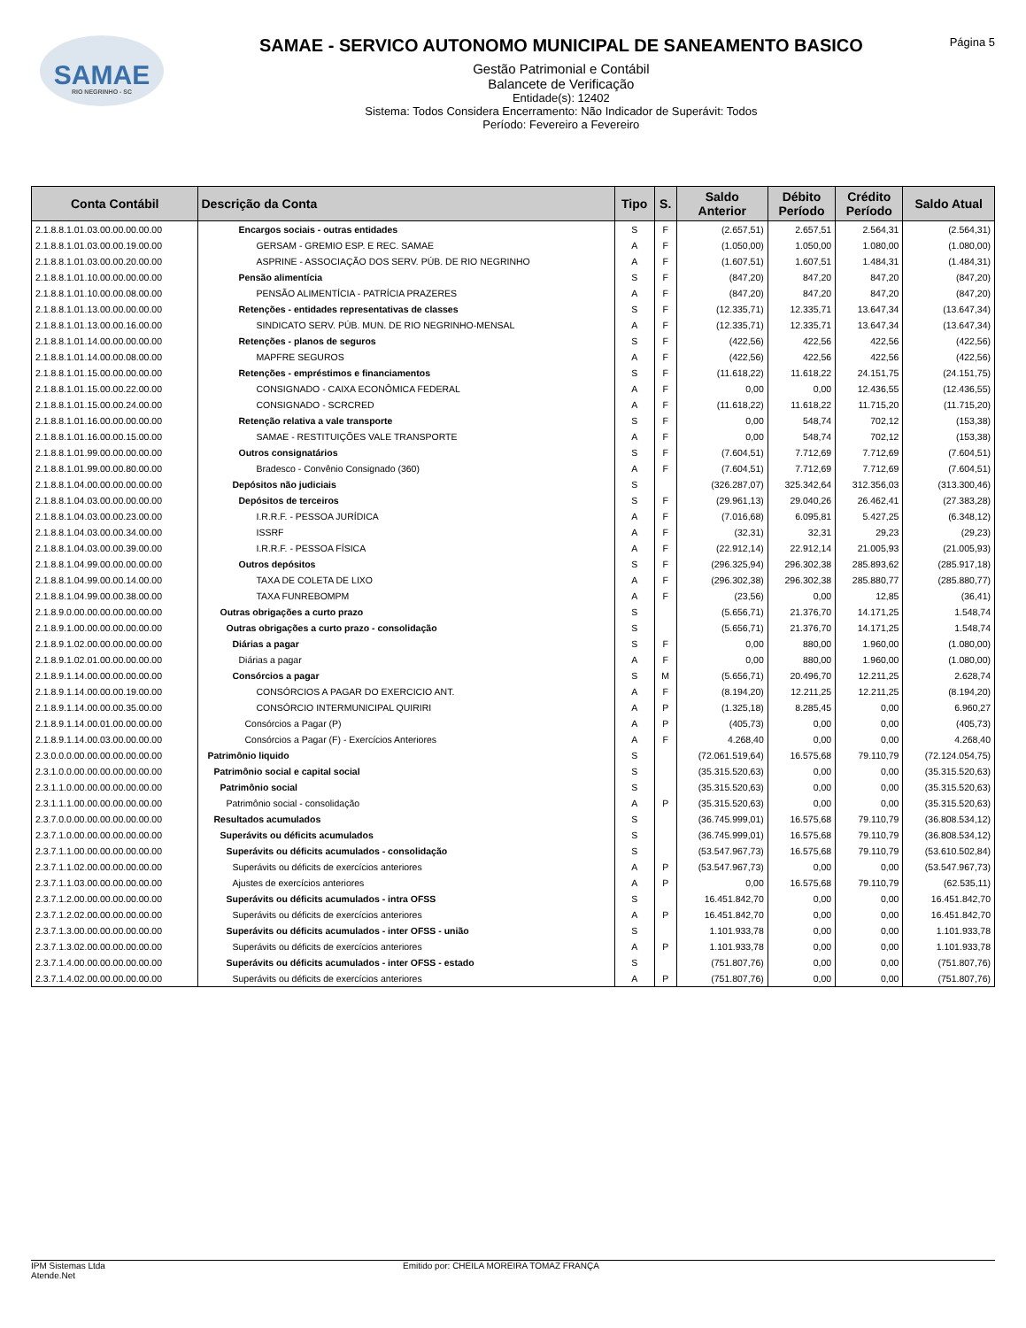SAMAE
RIO NEGRINHO - SC
SAMAE - SERVICO AUTONOMO MUNICIPAL DE SANEAMENTO BASICO
Gestão Patrimonial e Contábil
Balancete de Verificação
Entidade(s): 12402
Sistema: Todos Considera Encerramento: Não Indicador de Superávit: Todos
Período: Fevereiro a Fevereiro
Página 5
| Conta Contábil | Descrição da Conta | Tipo | S. | Saldo Anterior | Débito Período | Crédito Período | Saldo Atual |
| --- | --- | --- | --- | --- | --- | --- | --- |
| 2.1.8.8.1.01.03.00.00.00.00.00 | Encargos sociais - outras entidades | S | F | (2.657,51) | 2.657,51 | 2.564,31 | (2.564,31) |
| 2.1.8.8.1.01.03.00.00.19.00.00 | GERSAM - GREMIO ESP. E REC. SAMAE | A | F | (1.050,00) | 1.050,00 | 1.080,00 | (1.080,00) |
| 2.1.8.8.1.01.03.00.00.20.00.00 | ASPRINE - ASSOCIAÇÃO DOS SERV. PÚB. DE RIO NEGRINHO | A | F | (1.607,51) | 1.607,51 | 1.484,31 | (1.484,31) |
| 2.1.8.8.1.01.10.00.00.00.00.00 | Pensão alimentícia | S | F | (847,20) | 847,20 | 847,20 | (847,20) |
| 2.1.8.8.1.01.10.00.00.08.00.00 | PENSÃO ALIMENTÍCIA - PATRÍCIA PRAZERES | A | F | (847,20) | 847,20 | 847,20 | (847,20) |
| 2.1.8.8.1.01.13.00.00.00.00.00 | Retenções - entidades representativas de classes | S | F | (12.335,71) | 12.335,71 | 13.647,34 | (13.647,34) |
| 2.1.8.8.1.01.13.00.00.16.00.00 | SINDICATO SERV. PÚB. MUN. DE RIO NEGRINHO-MENSAL | A | F | (12.335,71) | 12.335,71 | 13.647,34 | (13.647,34) |
| 2.1.8.8.1.01.14.00.00.00.00.00 | Retenções - planos de seguros | S | F | (422,56) | 422,56 | 422,56 | (422,56) |
| 2.1.8.8.1.01.14.00.00.08.00.00 | MAPFRE SEGUROS | A | F | (422,56) | 422,56 | 422,56 | (422,56) |
| 2.1.8.8.1.01.15.00.00.00.00.00 | Retenções - empréstimos e financiamentos | S | F | (11.618,22) | 11.618,22 | 24.151,75 | (24.151,75) |
| 2.1.8.8.1.01.15.00.00.22.00.00 | CONSIGNADO - CAIXA ECONÔMICA FEDERAL | A | F | 0,00 | 0,00 | 12.436,55 | (12.436,55) |
| 2.1.8.8.1.01.15.00.00.24.00.00 | CONSIGNADO - SCRCRED | A | F | (11.618,22) | 11.618,22 | 11.715,20 | (11.715,20) |
| 2.1.8.8.1.01.16.00.00.00.00.00 | Retenção relativa a vale transporte | S | F | 0,00 | 548,74 | 702,12 | (153,38) |
| 2.1.8.8.1.01.16.00.00.15.00.00 | SAMAE - RESTITUIÇÕES VALE TRANSPORTE | A | F | 0,00 | 548,74 | 702,12 | (153,38) |
| 2.1.8.8.1.01.99.00.00.00.00.00 | Outros consignatários | S | F | (7.604,51) | 7.712,69 | 7.712,69 | (7.604,51) |
| 2.1.8.8.1.01.99.00.00.80.00.00 | Bradesco - Convênio Consignado (360) | A | F | (7.604,51) | 7.712,69 | 7.712,69 | (7.604,51) |
| 2.1.8.8.1.04.00.00.00.00.00.00 | Depósitos não judiciais | S | | (326.287,07) | 325.342,64 | 312.356,03 | (313.300,46) |
| 2.1.8.8.1.04.03.00.00.00.00.00 | Depósitos de terceiros | S | F | (29.961,13) | 29.040,26 | 26.462,41 | (27.383,28) |
| 2.1.8.8.1.04.03.00.00.23.00.00 | I.R.R.F. - PESSOA JURÍDICA | A | F | (7.016,68) | 6.095,81 | 5.427,25 | (6.348,12) |
| 2.1.8.8.1.04.03.00.00.34.00.00 | ISSRF | A | F | (32,31) | 32,31 | 29,23 | (29,23) |
| 2.1.8.8.1.04.03.00.00.39.00.00 | I.R.R.F. - PESSOA FÍSICA | A | F | (22.912,14) | 22.912,14 | 21.005,93 | (21.005,93) |
| 2.1.8.8.1.04.99.00.00.00.00.00 | Outros depósitos | S | F | (296.325,94) | 296.302,38 | 285.893,62 | (285.917,18) |
| 2.1.8.8.1.04.99.00.00.14.00.00 | TAXA DE COLETA DE LIXO | A | F | (296.302,38) | 296.302,38 | 285.880,77 | (285.880,77) |
| 2.1.8.8.1.04.99.00.00.38.00.00 | TAXA FUNREBOMPM | A | F | (23,56) | 0,00 | 12,85 | (36,41) |
| 2.1.8.9.0.00.00.00.00.00.00.00 | Outras obrigações a curto prazo | S | | (5.656,71) | 21.376,70 | 14.171,25 | 1.548,74 |
| 2.1.8.9.1.00.00.00.00.00.00.00 | Outras obrigações a curto prazo - consolidação | S | | (5.656,71) | 21.376,70 | 14.171,25 | 1.548,74 |
| 2.1.8.9.1.02.00.00.00.00.00.00 | Diárias a pagar | S | F | 0,00 | 880,00 | 1.960,00 | (1.080,00) |
| 2.1.8.9.1.02.01.00.00.00.00.00 | Diárias a pagar | A | F | 0,00 | 880,00 | 1.960,00 | (1.080,00) |
| 2.1.8.9.1.14.00.00.00.00.00.00 | Consórcios a pagar | S | M | (5.656,71) | 20.496,70 | 12.211,25 | 2.628,74 |
| 2.1.8.9.1.14.00.00.00.19.00.00 | CONSÓRCIOS A PAGAR DO EXERCICIO ANT. | A | F | (8.194,20) | 12.211,25 | 12.211,25 | (8.194,20) |
| 2.1.8.9.1.14.00.00.00.35.00.00 | CONSÓRCIO INTERMUNICIPAL QUIRIRI | A | P | (1.325,18) | 8.285,45 | 0,00 | 6.960,27 |
| 2.1.8.9.1.14.00.01.00.00.00.00 | Consórcios a Pagar (P) | A | P | (405,73) | 0,00 | 0,00 | (405,73) |
| 2.1.8.9.1.14.00.03.00.00.00.00 | Consórcios a Pagar (F) - Exercícios Anteriores | A | F | 4.268,40 | 0,00 | 0,00 | 4.268,40 |
| 2.3.0.0.0.00.00.00.00.00.00.00 | Patrimônio liquido | S | | (72.061.519,64) | 16.575,68 | 79.110,79 | (72.124.054,75) |
| 2.3.1.0.0.00.00.00.00.00.00.00 | Patrimônio social e capital social | S | | (35.315.520,63) | 0,00 | 0,00 | (35.315.520,63) |
| 2.3.1.1.0.00.00.00.00.00.00.00 | Patrimônio social | S | | (35.315.520,63) | 0,00 | 0,00 | (35.315.520,63) |
| 2.3.1.1.1.00.00.00.00.00.00.00 | Patrimônio social - consolidação | A | P | (35.315.520,63) | 0,00 | 0,00 | (35.315.520,63) |
| 2.3.7.0.0.00.00.00.00.00.00.00 | Resultados acumulados | S | | (36.745.999,01) | 16.575,68 | 79.110,79 | (36.808.534,12) |
| 2.3.7.1.0.00.00.00.00.00.00.00 | Superávits ou déficits acumulados | S | | (36.745.999,01) | 16.575,68 | 79.110,79 | (36.808.534,12) |
| 2.3.7.1.1.00.00.00.00.00.00.00 | Superávits ou déficits acumulados - consolidação | S | | (53.547.967,73) | 16.575,68 | 79.110,79 | (53.610.502,84) |
| 2.3.7.1.1.02.00.00.00.00.00.00 | Superávits ou déficits de exercícios anteriores | A | P | (53.547.967,73) | 0,00 | 0,00 | (53.547.967,73) |
| 2.3.7.1.1.03.00.00.00.00.00.00 | Ajustes de exercícios anteriores | A | P | 0,00 | 16.575,68 | 79.110,79 | (62.535,11) |
| 2.3.7.1.2.00.00.00.00.00.00.00 | Superávits ou déficits acumulados - intra OFSS | S | | 16.451.842,70 | 0,00 | 0,00 | 16.451.842,70 |
| 2.3.7.1.2.02.00.00.00.00.00.00 | Superávits ou déficits de exercícios anteriores | A | P | 16.451.842,70 | 0,00 | 0,00 | 16.451.842,70 |
| 2.3.7.1.3.00.00.00.00.00.00.00 | Superávits ou déficits acumulados - inter OFSS - união | S | | 1.101.933,78 | 0,00 | 0,00 | 1.101.933,78 |
| 2.3.7.1.3.02.00.00.00.00.00.00 | Superávits ou déficits de exercícios anteriores | A | P | 1.101.933,78 | 0,00 | 0,00 | 1.101.933,78 |
| 2.3.7.1.4.00.00.00.00.00.00.00 | Superávits ou déficits acumulados - inter OFSS - estado | S | | (751.807,76) | 0,00 | 0,00 | (751.807,76) |
| 2.3.7.1.4.02.00.00.00.00.00.00 | Superávits ou déficits de exercícios anteriores | A | P | (751.807,76) | 0,00 | 0,00 | (751.807,76) |
IPM Sistemas Ltda
Atende.Net
Emitido por: CHEILA MOREIRA TOMAZ FRANÇA